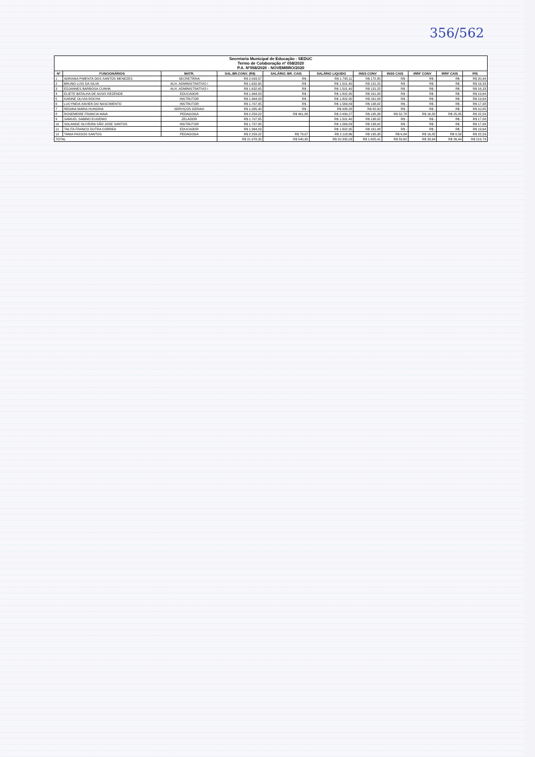356/562
| Secretaria Municipal de Educação - SEDUC Termo de Colaboração nº 058/2020 P.A. Nº058/2020 - NOVEMBRO/2020 | | | | | | | | | | |
| Nº | FUNCIONÁRIOS | MATR. | SAL.BR.CONV. (R$) | SALÁRIO. BR. CAIS | SALÁRIO LIQUIDO | INSS CONV | INSS CAIS | IRRF CONV | IRRF CAIS | PIS |
| 1 | ADRIANA PIMENTA DOS SANTOS MENEZES | SECRETÁRIA | R$ 2.093,57 | R$ - | R$ 1.795,11 | R$ 172,85 | R$ - | R$ - | R$ - | R$ 20,94 |
| 2 | BRUNO LUIS DA SILVA | AUX. ADMINISTRATIVO I | R$ 1.632,65 | R$ - | R$ 1.501,40 | R$ 131,25 | R$ - | R$ - | R$ - | R$ 16,33 |
| 3 | EDJANNES BARBOSA CUNHA | AUX. ADMINISTRATIVO I | R$ 1.632,65 | R$ - | R$ 1.501,40 | R$ 131,25 | R$ - | R$ - | R$ - | R$ 16,33 |
| 4 | ELIETE BATALHA DE ASSIS REZENDE | EDUCADOR | R$ 1.964,03 | R$ - | R$ 1.802,95 | R$ 161,08 | R$ - | R$ - | R$ - | R$ 19,64 |
| 5 | KARINE OLIVIA ROCHA | INSTRUTOR | R$ 1.964,03 | R$ - | R$ 1.802,95 | R$ 161,08 | R$ - | R$ - | R$ - | R$ 19,64 |
| 6 | LUCYNEIA XAVIER DO NASCIMENTO | INSTRUTOR | R$ 1.707,85 | R$ - | R$ 1.569,83 | R$ 138,02 | R$ - | R$ - | R$ - | R$ 17,08 |
| 7 | REGINA MARIA HUNGRIA | SERVIÇOS GERAIS | R$ 1.085,40 | R$ - | R$ 938,28 | R$ 82,00 | R$ - | R$ - | R$ - | R$ 10,85 |
| 8 | ROSEMEIRE FRANCIA MAIA | PEDAGOGA | R$ 2.259,22 | R$ 461,88 | R$ 2.430,27 | R$ 195,38 | R$ 52,78 | R$ 16,82 | R$ 25,85 | R$ 22,59 |
| 9 | SAMUEL SABINO EUGENIO | ZELADOR | R$ 1.707,85 | | R$ 1.501,40 | R$ 138,02 | R$ - | R$ - | R$ - | R$ 17,08 |
| 10 | SOLANGE OLIVEIRA SÃO JOSE SANTOS | INSTRUTOR | R$ 1.707,85 | | R$ 1.569,83 | R$ 138,02 | R$ - | R$ - | R$ - | R$ 17,08 |
| 11 | TALITA FRANCO DUTRA CORREA | EDUCADOR | R$ 1.964,03 | | R$ 1.802,95 | R$ 161,08 | R$ - | R$ - | R$ - | R$ 19,64 |
| 12 | TANIA PASSOS SANTOS | PEDAGOGA | R$ 2.259,22 | R$ 79,07 | R$ 2.118,66 | R$ 195,38 | R$ 6,84 | R$ 16,82 | R$ 0,59 | R$ 22,59 |
| TOTAL | | | R$ 21.978,35 | R$ 540,95 | R$ 20.335,03 | R$ 1.805,41 | R$ 59,62 | R$ 33,64 | R$ 26,44 | R$ 219,79 |